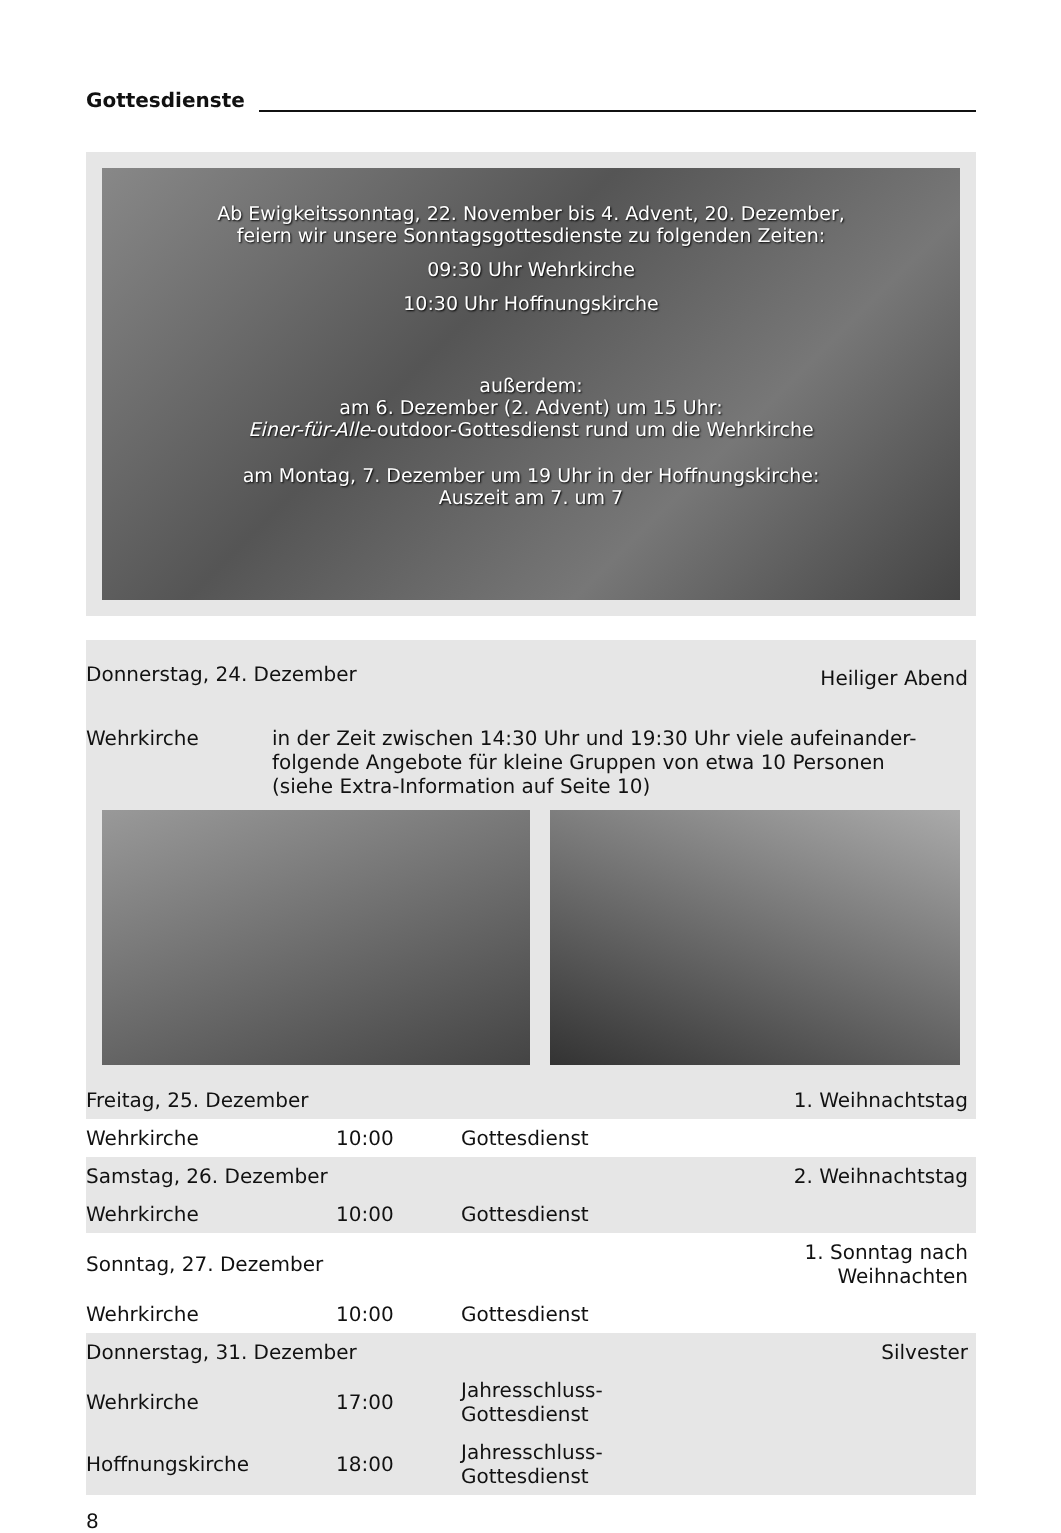Gottesdienste
Ab Ewigkeitssonntag, 22. November bis 4. Advent, 20. Dezember,
feiern wir unsere Sonntagsgottesdienste zu folgenden Zeiten:
09:30 Uhr Wehrkirche
10:30 Uhr Hoffnungskirche
außerdem:
am 6. Dezember (2. Advent) um 15 Uhr:
Einer-für-Alle-outdoor-Gottesdienst rund um die Wehrkirche
am Montag, 7. Dezember um 19 Uhr in der Hoffnungskirche:
Auszeit am 7. um 7
| Donnerstag, 24. Dezember | Heiliger Abend |
Wehrkirche in der Zeit zwischen 14:30 Uhr und 19:30 Uhr viele aufeinander-
folgende Angebote für kleine Gruppen von etwa 10 Personen
(siehe Extra-Information auf Seite 10)
| Freitag, 25. Dezember | | | 1. Weihnachtstag |
| Wehrkirche | 10:00 | Gottesdienst | |
| Samstag, 26. Dezember | | | 2. Weihnachtstag |
| Wehrkirche | 10:00 | Gottesdienst | |
| Sonntag, 27. Dezember | | | 1. Sonntag nach Weihnachten |
| Wehrkirche | 10:00 | Gottesdienst | |
| Donnerstag, 31. Dezember | | | Silvester |
| Wehrkirche | 17:00 | Jahresschluss-Gottesdienst | |
| Hoffnungskirche | 18:00 | Jahresschluss-Gottesdienst | |
8